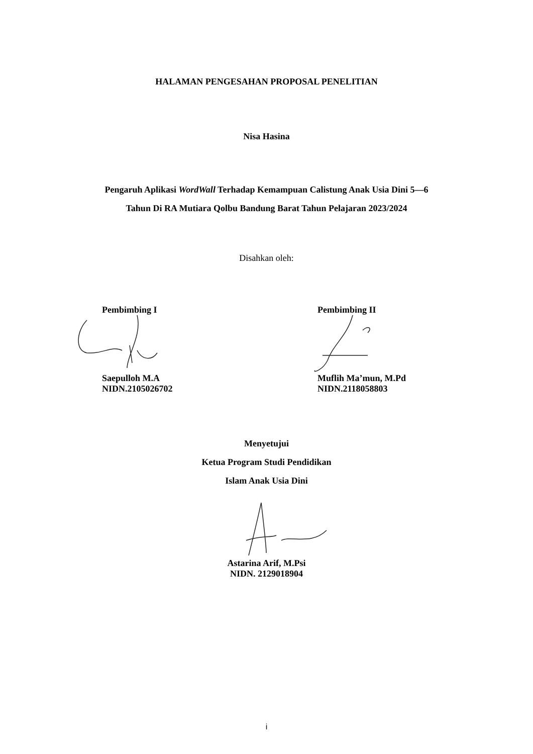HALAMAN PENGESAHAN PROPOSAL PENELITIAN
Nisa Hasina
Pengaruh Aplikasi WordWall Terhadap Kemampuan Calistung Anak Usia Dini 5—6 Tahun Di RA Mutiara Qolbu Bandung Barat Tahun Pelajaran 2023/2024
Disahkan oleh:
Pembimbing I
Saepulloh M.A
NIDN.2105026702
Pembimbing II
Muflih Ma’mun, M.Pd
NIDN.2118058803
Menyetujui
Ketua Program Studi Pendidikan
Islam Anak Usia Dini
Astarina Arif, M.Psi
NIDN. 2129018904
i